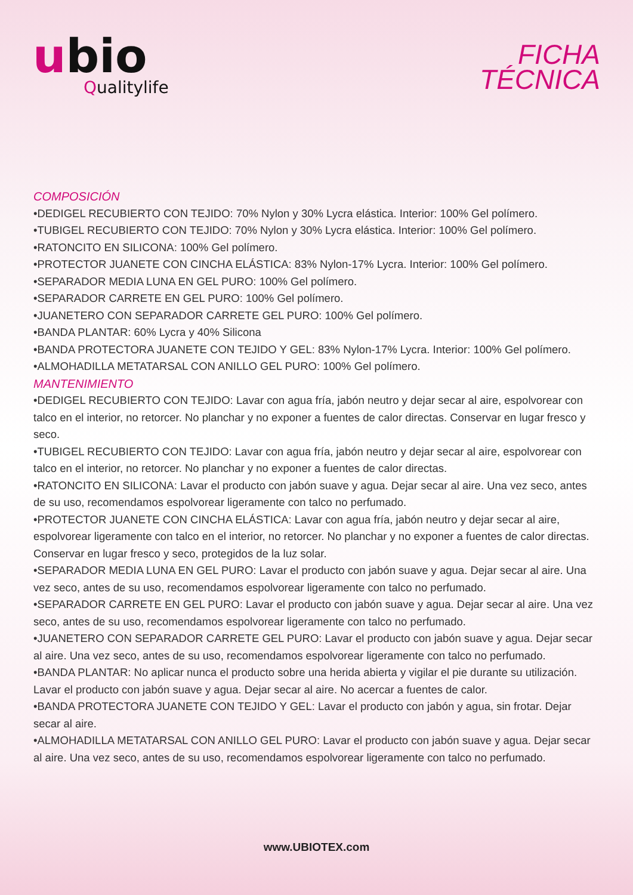ubio
Qualitylife
FICHA
TÉCNICA
COMPOSICIÓN
•DEDIGEL RECUBIERTO CON TEJIDO: 70% Nylon y 30% Lycra elástica. Interior: 100% Gel polímero.
•TUBIGEL RECUBIERTO CON TEJIDO: 70% Nylon y 30% Lycra elástica. Interior: 100% Gel polímero.
•RATONCITO EN SILICONA: 100% Gel polímero.
•PROTECTOR JUANETE CON CINCHA ELÁSTICA: 83% Nylon-17% Lycra. Interior: 100% Gel polímero.
•SEPARADOR MEDIA LUNA EN GEL PURO: 100% Gel polímero.
•SEPARADOR CARRETE EN GEL PURO: 100% Gel polímero.
•JUANETERO CON SEPARADOR CARRETE GEL PURO: 100% Gel polímero.
•BANDA PLANTAR: 60% Lycra y 40% Silicona
•BANDA PROTECTORA JUANETE CON TEJIDO Y GEL: 83% Nylon-17% Lycra. Interior: 100% Gel polímero.
•ALMOHADILLA METATARSAL CON ANILLO GEL PURO: 100% Gel polímero.
MANTENIMIENTO
•DEDIGEL RECUBIERTO CON TEJIDO: Lavar con agua fría, jabón neutro y dejar secar al aire, espolvorear con talco en el interior, no retorcer. No planchar y no exponer a fuentes de calor directas. Conservar en lugar fresco y seco.
•TUBIGEL RECUBIERTO CON TEJIDO: Lavar con agua fría, jabón neutro y dejar secar al aire, espolvorear con talco en el interior, no retorcer. No planchar y no exponer a fuentes de calor directas.
•RATONCITO EN SILICONA: Lavar el producto con jabón suave y agua. Dejar secar al aire. Una vez seco, antes de su uso, recomendamos espolvorear ligeramente con talco no perfumado.
•PROTECTOR JUANETE CON CINCHA ELÁSTICA: Lavar con agua fría, jabón neutro y dejar secar al aire, espolvorear ligeramente con talco en el interior, no retorcer. No planchar y no exponer a fuentes de calor directas. Conservar en lugar fresco y seco, protegidos de la luz solar.
•SEPARADOR MEDIA LUNA EN GEL PURO: Lavar el producto con jabón suave y agua. Dejar secar al aire. Una vez seco, antes de su uso, recomendamos espolvorear ligeramente con talco no perfumado.
•SEPARADOR CARRETE EN GEL PURO: Lavar el producto con jabón suave y agua. Dejar secar al aire. Una vez seco, antes de su uso, recomendamos espolvorear ligeramente con talco no perfumado.
•JUANETERO CON SEPARADOR CARRETE GEL PURO: Lavar el producto con jabón suave y agua. Dejar secar al aire. Una vez seco, antes de su uso, recomendamos espolvorear ligeramente con talco no perfumado.
•BANDA PLANTAR: No aplicar nunca el producto sobre una herida abierta y vigilar el pie durante su utilización. Lavar el producto con jabón suave y agua. Dejar secar al aire. No acercar a fuentes de calor.
•BANDA PROTECTORA JUANETE CON TEJIDO Y GEL: Lavar el producto con jabón y agua, sin frotar. Dejar secar al aire.
•ALMOHADILLA METATARSAL CON ANILLO GEL PURO: Lavar el producto con jabón suave y agua. Dejar secar al aire. Una vez seco, antes de su uso, recomendamos espolvorear ligeramente con talco no perfumado.
www.UBIOTEX.com